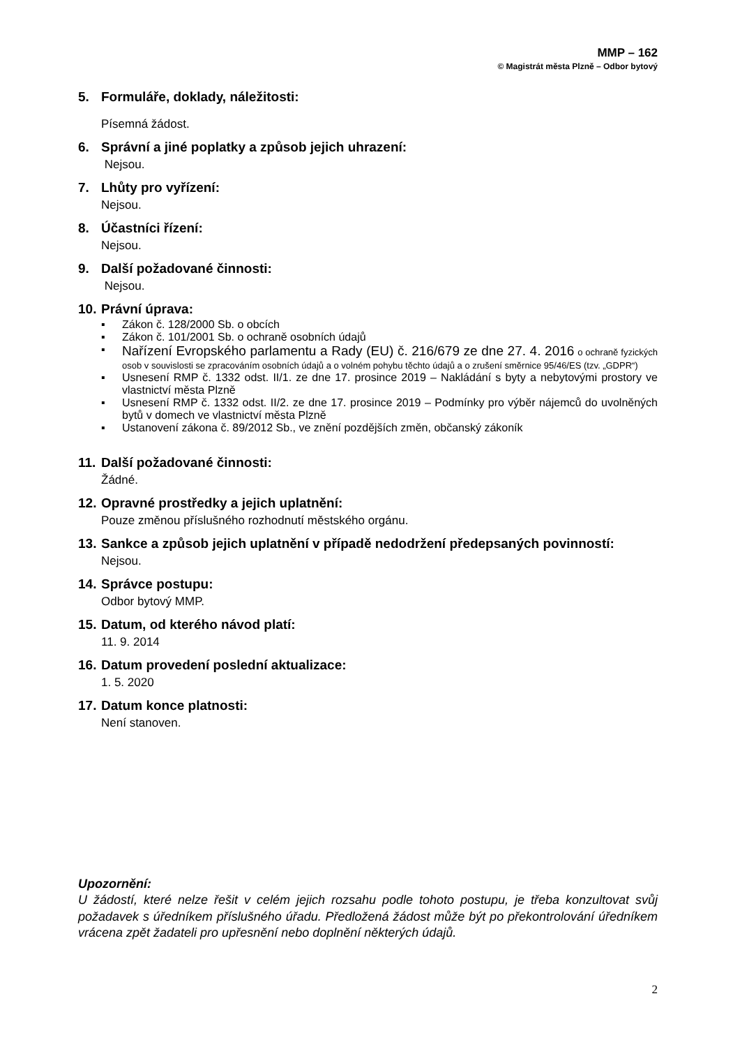MMP – 162
© Magistrát města Plzně – Odbor bytový
5. Formuláře, doklady, náležitosti:
Písemná žádost.
6. Správní a jiné poplatky a způsob jejich uhrazení:
Nejsou.
7. Lhůty pro vyřízení:
Nejsou.
8. Účastníci řízení:
Nejsou.
9. Další požadované činnosti:
Nejsou.
10. Právní úprava:
▪ Zákon č. 128/2000 Sb. o obcích
▪ Zákon č. 101/2001 Sb. o ochraně osobních údajů
▪ Nařízení Evropského parlamentu a Rady (EU) č. 216/679 ze dne 27. 4. 2016 o ochraně fyzických osob v souvislosti se zpracováním osobních údajů a o volném pohybu těchto údajů a o zrušení směrnice 95/46/ES (tzv. „GDPR“)
▪ Usnesení RMP č. 1332 odst. II/1. ze dne 17. prosince 2019 – Nakládání s byty a nebytovými prostory ve vlastnictví města Plzně
▪ Usnesení RMP č. 1332 odst. II/2. ze dne 17. prosince 2019 – Podmínky pro výběr nájemců do uvolněných bytů v domech ve vlastnictví města Plzně
▪ Ustanovení zákona č. 89/2012 Sb., ve znění pozdějších změn, občanský zákoník
11. Další požadované činnosti:
Žádné.
12. Opravné prostředky a jejich uplatnění:
Pouze změnou příslušného rozhodnutí městského orgánu.
13. Sankce a způsob jejich uplatnění v případě nedodržení předepsaných povinností:
Nejsou.
14. Správce postupu:
Odbor bytový MMP.
15. Datum, od kterého návod platí:
11. 9. 2014
16. Datum provedení poslední aktualizace:
1. 5. 2020
17. Datum konce platnosti:
Není stanoven.
Upozornění:
U žádostí, které nelze řešit v celém jejich rozsahu podle tohoto postupu, je třeba konzultovat svůj požadavek s úředníkem příslušného úřadu. Předložená žádost může být po překontrolování úředníkem vrácena zpět žadateli pro upřesnění nebo doplnění některých údajů.
2